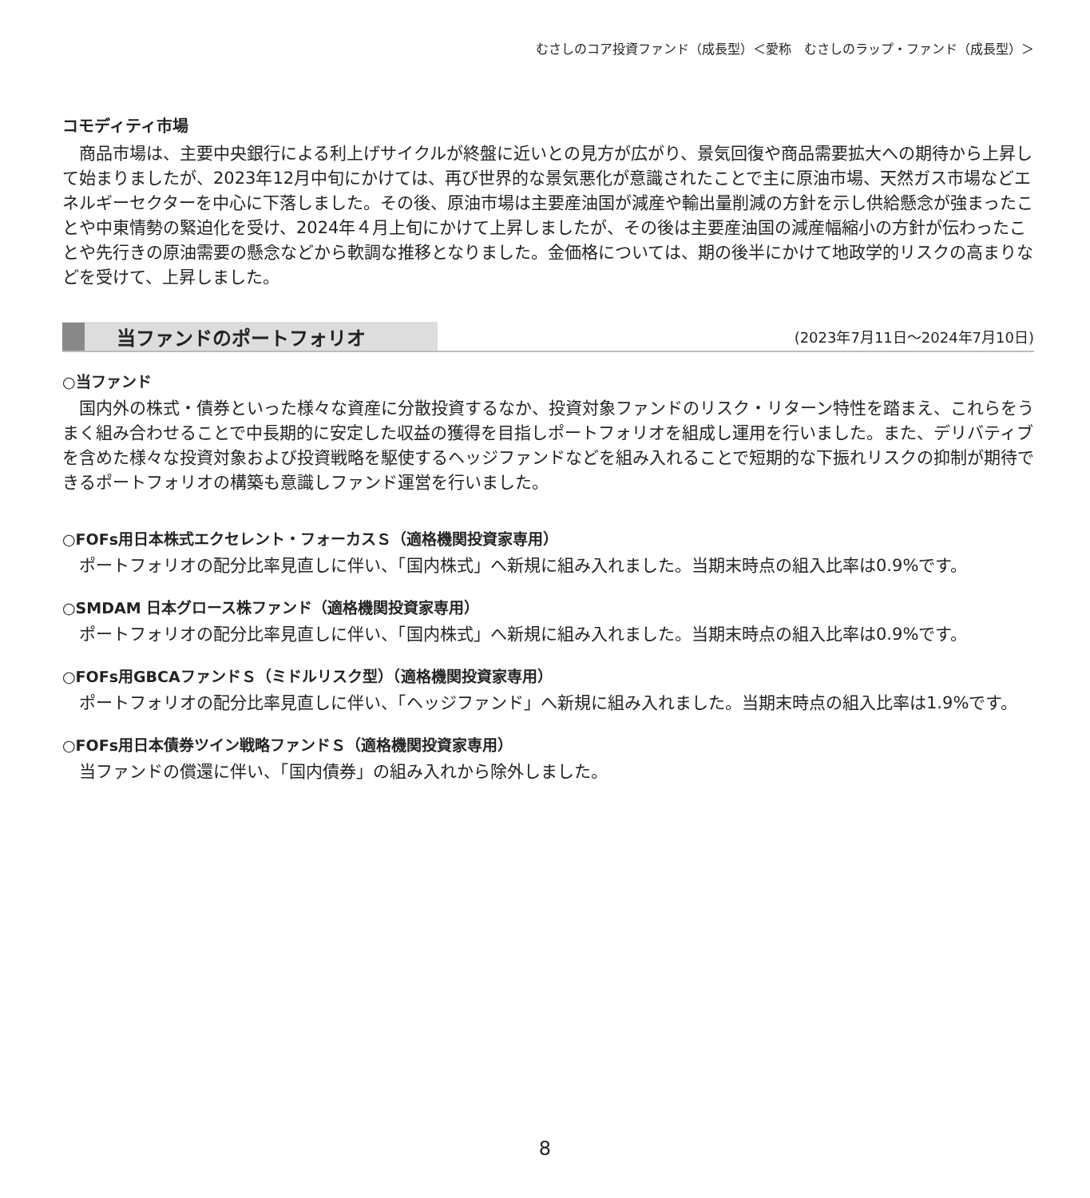むさしのコア投資ファンド（成長型）＜愛称　むさしのラップ・ファンド（成長型）＞
コモディティ市場
商品市場は、主要中央銀行による利上げサイクルが終盤に近いとの見方が広がり、景気回復や商品需要拡大への期待から上昇して始まりましたが、2023年12月中旬にかけては、再び世界的な景気悪化が意識されたことで主に原油市場、天然ガス市場などエネルギーセクターを中心に下落しました。その後、原油市場は主要産油国が減産や輸出量削減の方針を示し供給懸念が強まったことや中東情勢の緊迫化を受け、2024年４月上旬にかけて上昇しましたが、その後は主要産油国の減産幅縮小の方針が伝わったことや先行きの原油需要の懸念などから軟調な推移となりました。金価格については、期の後半にかけて地政学的リスクの高まりなどを受けて、上昇しました。
当ファンドのポートフォリオ (2023年7月11日〜2024年7月10日)
○当ファンド
国内外の株式・債券といった様々な資産に分散投資するなか、投資対象ファンドのリスク・リターン特性を踏まえ、これらをうまく組み合わせることで中長期的に安定した収益の獲得を目指しポートフォリオを組成し運用を行いました。また、デリバティブを含めた様々な投資対象および投資戦略を駆使するヘッジファンドなどを組み入れることで短期的な下振れリスクの抑制が期待できるポートフォリオの構築も意識しファンド運営を行いました。
○FOFs用日本株式エクセレント・フォーカスＳ（適格機関投資家専用）
ポートフォリオの配分比率見直しに伴い、「国内株式」へ新規に組み入れました。当期末時点の組入比率は0.9%です。
○SMDAM 日本グロース株ファンド（適格機関投資家専用）
ポートフォリオの配分比率見直しに伴い、「国内株式」へ新規に組み入れました。当期末時点の組入比率は0.9%です。
○FOFs用GBCAファンドＳ（ミドルリスク型）（適格機関投資家専用）
ポートフォリオの配分比率見直しに伴い、「ヘッジファンド」へ新規に組み入れました。当期末時点の組入比率は1.9%です。
○FOFs用日本債券ツイン戦略ファンドＳ（適格機関投資家専用）
当ファンドの償還に伴い、「国内債券」の組み入れから除外しました。
8